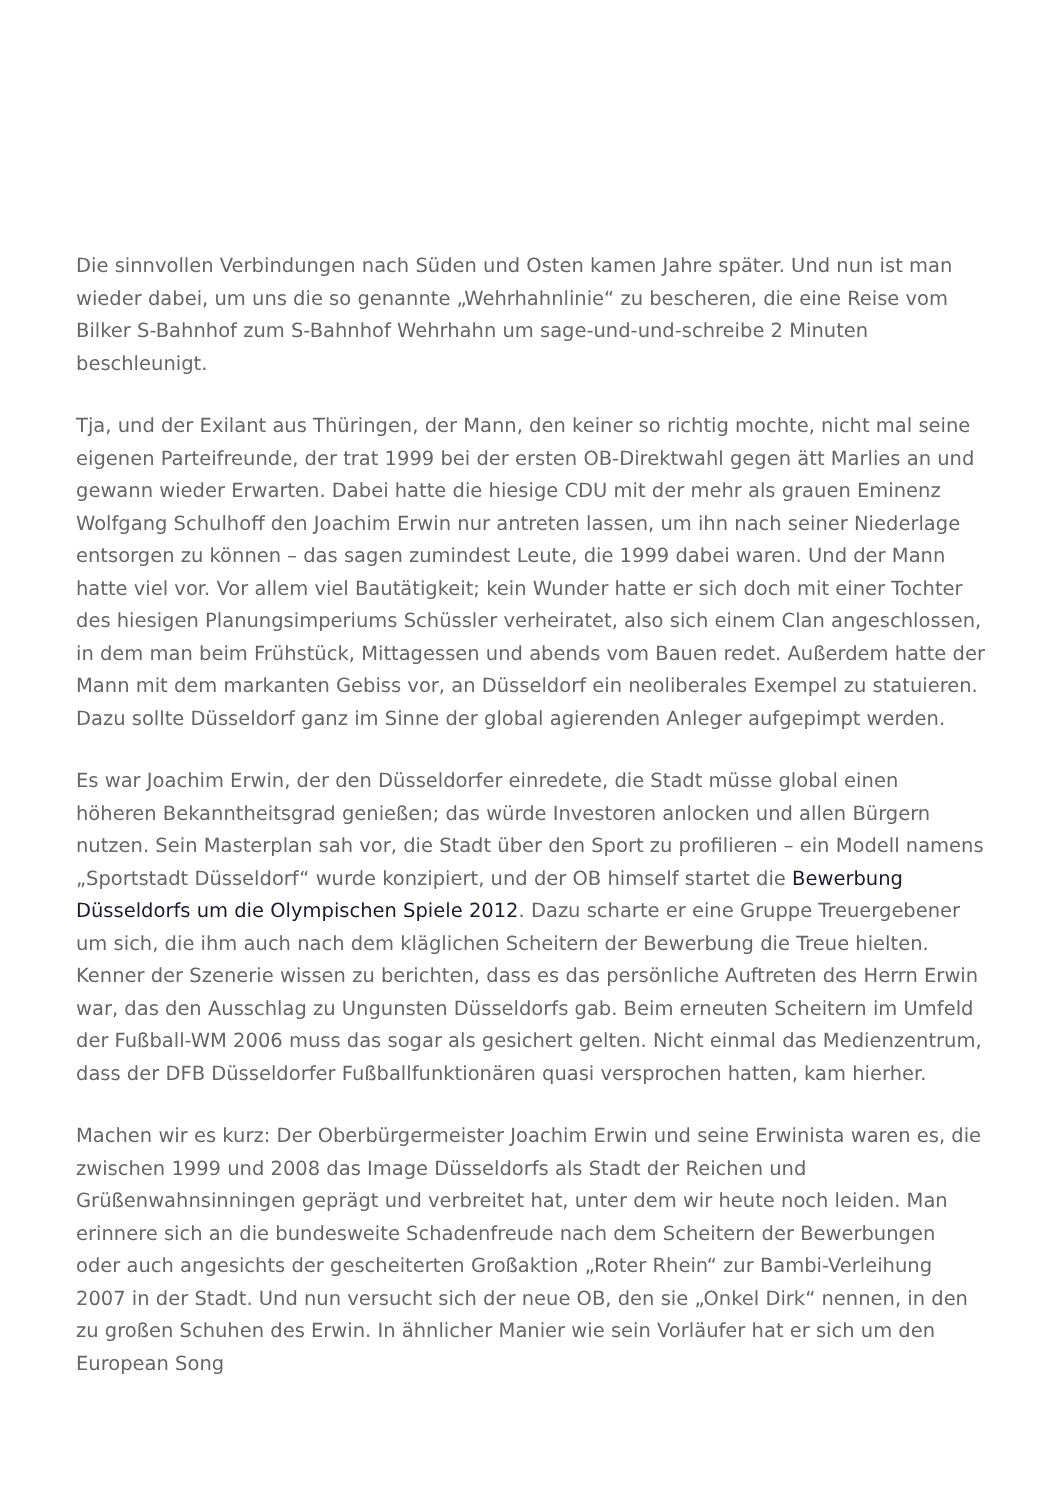Die sinnvollen Verbindungen nach Süden und Osten kamen Jahre später. Und nun ist man wieder dabei, um uns die so genannte „Wehrhahnlinie“ zu bescheren, die eine Reise vom Bilker S-Bahnhof zum S-Bahnhof Wehrhahn um sage-und-und-schreibe 2 Minuten beschleunigt.
Tja, und der Exilant aus Thüringen, der Mann, den keiner so richtig mochte, nicht mal seine eigenen Parteifreunde, der trat 1999 bei der ersten OB-Direktwahl gegen ätt Marlies an und gewann wieder Erwarten. Dabei hatte die hiesige CDU mit der mehr als grauen Eminenz Wolfgang Schulhoff den Joachim Erwin nur antreten lassen, um ihn nach seiner Niederlage entsorgen zu können – das sagen zumindest Leute, die 1999 dabei waren. Und der Mann hatte viel vor. Vor allem viel Bautätigkeit; kein Wunder hatte er sich doch mit einer Tochter des hiesigen Planungsimperiums Schüssler verheiratet, also sich einem Clan angeschlossen, in dem man beim Frühstück, Mittagessen und abends vom Bauen redet. Außerdem hatte der Mann mit dem markanten Gebiss vor, an Düsseldorf ein neoliberales Exempel zu statuieren. Dazu sollte Düsseldorf ganz im Sinne der global agierenden Anleger aufgepimpt werden.
Es war Joachim Erwin, der den Düsseldorfer einredete, die Stadt müsse global einen höheren Bekanntheitsgrad genießen; das würde Investoren anlocken und allen Bürgern nutzen. Sein Masterplan sah vor, die Stadt über den Sport zu profilieren – ein Modell namens „Sportstadt Düsseldorf“ wurde konzipiert, und der OB himself startet die Bewerbung Düsseldorfs um die Olympischen Spiele 2012. Dazu scharte er eine Gruppe Treuergebener um sich, die ihm auch nach dem kläglichen Scheitern der Bewerbung die Treue hielten. Kenner der Szenerie wissen zu berichten, dass es das persönliche Auftreten des Herrn Erwin war, das den Ausschlag zu Ungunsten Düsseldorfs gab. Beim erneuten Scheitern im Umfeld der Fußball-WM 2006 muss das sogar als gesichert gelten. Nicht einmal das Medienzentrum, dass der DFB Düsseldorfer Fußballfunktionären quasi versprochen hatten, kam hierher.
Machen wir es kurz: Der Oberbürgermeister Joachim Erwin und seine Erwinista waren es, die zwischen 1999 und 2008 das Image Düsseldorfs als Stadt der Reichen und Grüßenwahnsinningen geprägt und verbreitet hat, unter dem wir heute noch leiden. Man erinnere sich an die bundesweite Schadenfreude nach dem Scheitern der Bewerbungen oder auch angesichts der gescheiterten Großaktion „Roter Rhein“ zur Bambi-Verleihung 2007 in der Stadt. Und nun versucht sich der neue OB, den sie „Onkel Dirk“ nennen, in den zu großen Schuhen des Erwin. In ähnlicher Manier wie sein Vorläufer hat er sich um den European Song